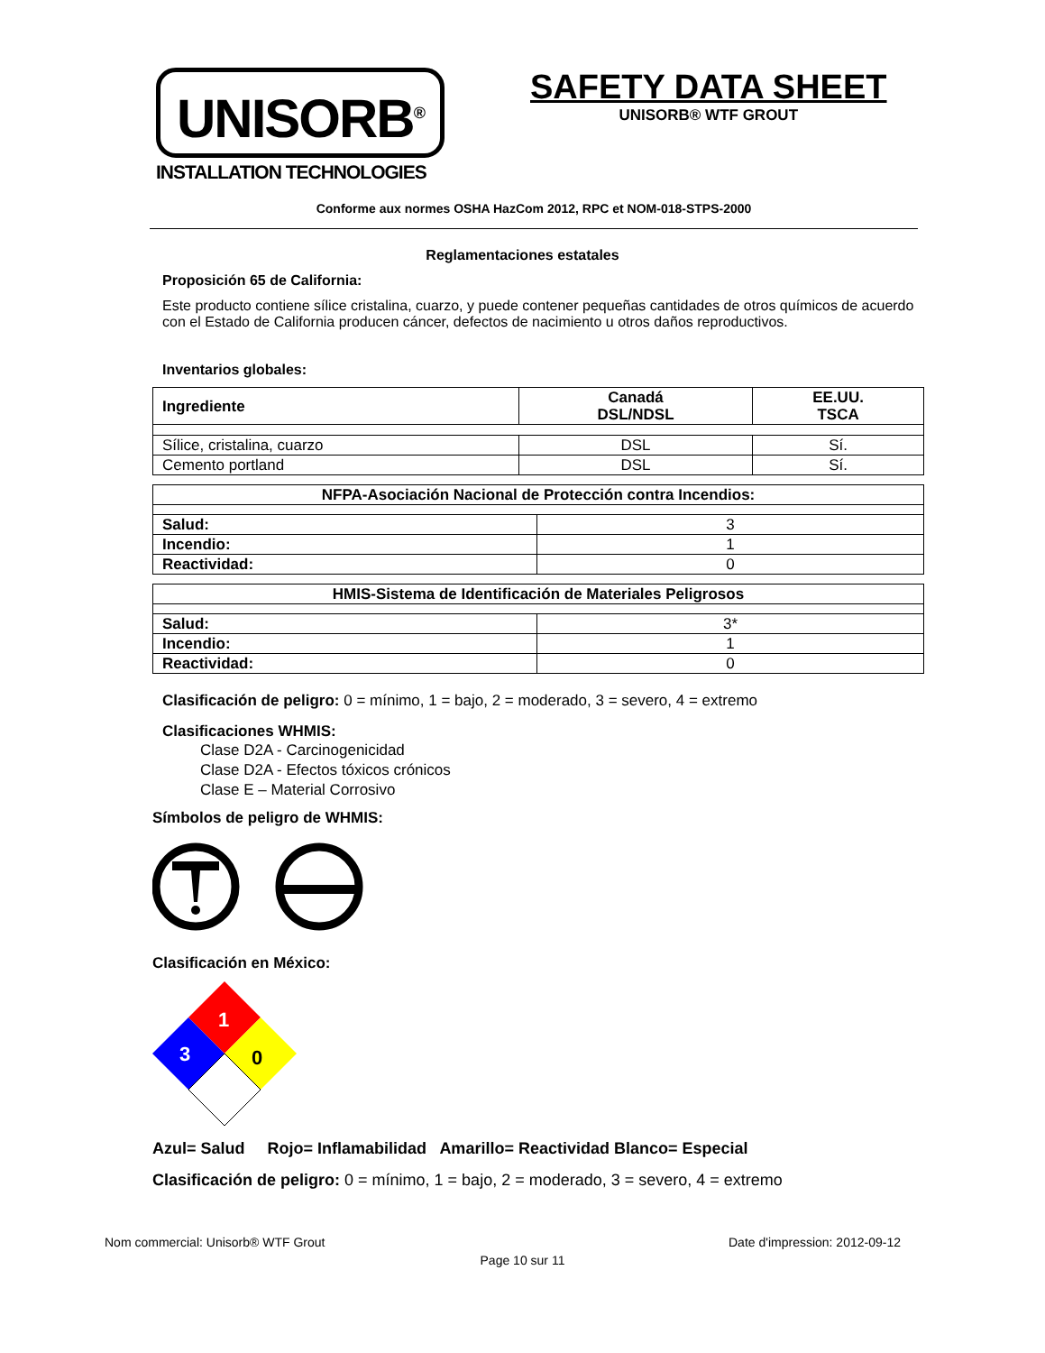UNISORB<sup>®</sup>
INSTALLATION TECHNOLOGIES
SAFETY DATA SHEET
UNISORB® WTF GROUT
Conforme aux normes OSHA HazCom 2012, RPC et NOM-018-STPS-2000
Reglamentaciones estatales
Proposición 65 de California:
Este producto contiene sílice cristalina, cuarzo, y puede contener pequeñas cantidades de otros químicos de acuerdo con el Estado de California producen cáncer, defectos de nacimiento u otros daños reproductivos.
Inventarios globales:
| Ingrediente | Canadá DSL/NDSL | EE.UU. TSCA |
| --- | --- | --- |
| Sílice, cristalina, cuarzo | DSL | Sí. |
| Cemento portland | DSL | Sí. |
| NFPA-Asociación Nacional de Protección contra Incendios: | |
| --- | --- |
| Salud: | 3 |
| Incendio: | 1 |
| Reactividad: | 0 |
| HMIS-Sistema de Identificación de Materiales Peligrosos | |
| --- | --- |
| Salud: | 3* |
| Incendio: | 1 |
| Reactividad: | 0 |
Clasificación de peligro: 0 = mínimo, 1 = bajo, 2 = moderado, 3 = severo, 4 = extremo
Clasificaciones WHMIS:
Clase D2A - Carcinogenicidad
Clase D2A - Efectos tóxicos crónicos
Clase E – Material Corrosivo
Símbolos de peligro de WHMIS:
Clasificación en México:
1
3
0
Azul= Salud Rojo= Inflamabilidad Amarillo= Reactividad Blanco= Especial
Clasificación de peligro: 0 = mínimo, 1 = bajo, 2 = moderado, 3 = severo, 4 = extremo
Nom commercial: Unisorb® WTF Grout Date d'impression: 2012-09-12
Page 10 sur 11